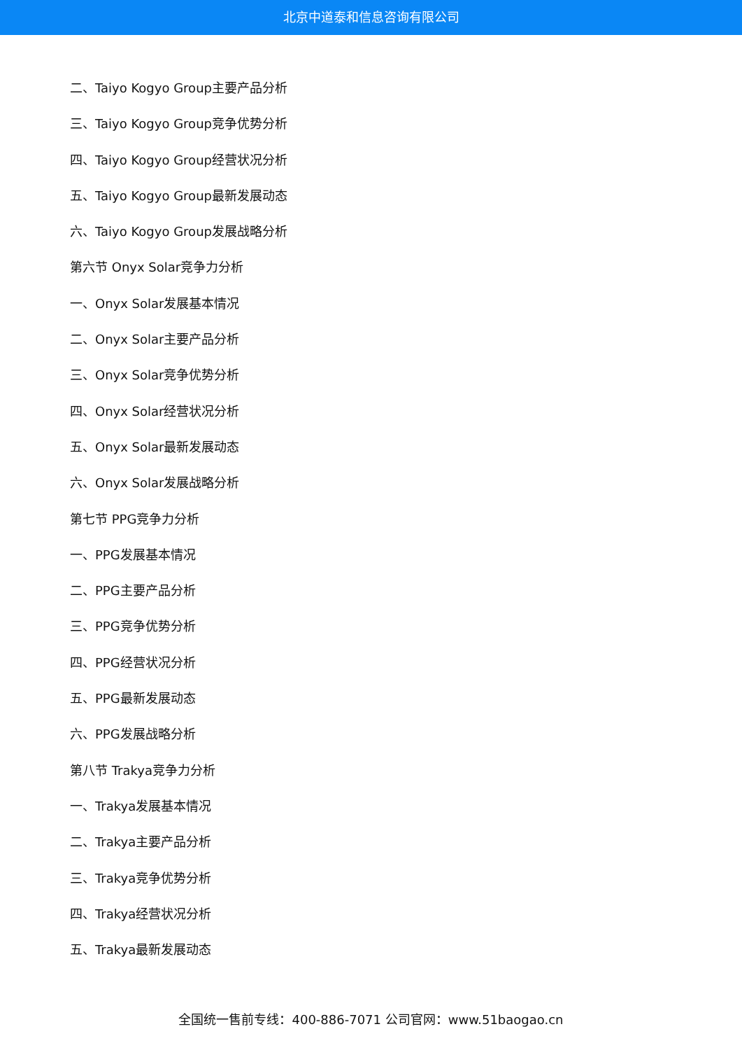北京中道泰和信息咨询有限公司
二、Taiyo Kogyo Group主要产品分析
三、Taiyo Kogyo Group竞争优势分析
四、Taiyo Kogyo Group经营状况分析
五、Taiyo Kogyo Group最新发展动态
六、Taiyo Kogyo Group发展战略分析
第六节 Onyx Solar竞争力分析
一、Onyx Solar发展基本情况
二、Onyx Solar主要产品分析
三、Onyx Solar竞争优势分析
四、Onyx Solar经营状况分析
五、Onyx Solar最新发展动态
六、Onyx Solar发展战略分析
第七节 PPG竞争力分析
一、PPG发展基本情况
二、PPG主要产品分析
三、PPG竞争优势分析
四、PPG经营状况分析
五、PPG最新发展动态
六、PPG发展战略分析
第八节 Trakya竞争力分析
一、Trakya发展基本情况
二、Trakya主要产品分析
三、Trakya竞争优势分析
四、Trakya经营状况分析
五、Trakya最新发展动态
全国统一售前专线：400-886-7071 公司官网：www.51baogao.cn